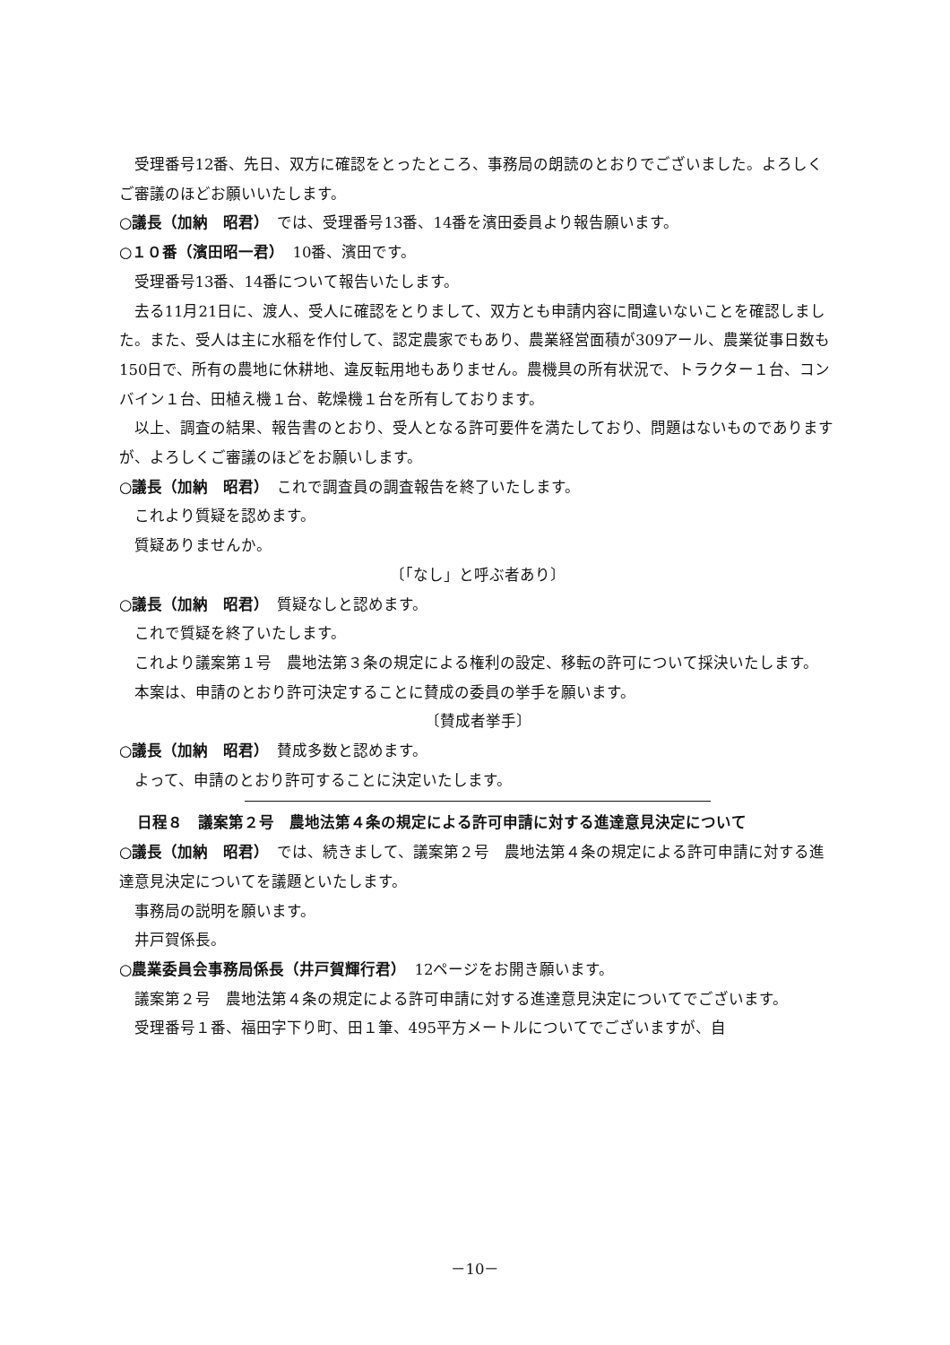受理番号12番、先日、双方に確認をとったところ、事務局の朗読のとおりでございました。よろしくご審議のほどお願いいたします。
○議長（加納　昭君）　では、受理番号13番、14番を濱田委員より報告願います。
○１０番（濱田昭一君）　10番、濱田です。
受理番号13番、14番について報告いたします。
去る11月21日に、渡人、受人に確認をとりまして、双方とも申請内容に間違いないことを確認しました。また、受人は主に水稲を作付して、認定農家でもあり、農業経営面積が309アール、農業従事日数も150日で、所有の農地に休耕地、違反転用地もありません。農機具の所有状況で、トラクター１台、コンバイン１台、田植え機１台、乾燥機１台を所有しております。
以上、調査の結果、報告書のとおり、受人となる許可要件を満たしており、問題はないものでありますが、よろしくご審議のほどをお願いします。
○議長（加納　昭君）　これで調査員の調査報告を終了いたします。
これより質疑を認めます。
質疑ありませんか。
〔「なし」と呼ぶ者あり〕
○議長（加納　昭君）　質疑なしと認めます。
これで質疑を終了いたします。
これより議案第１号　農地法第３条の規定による権利の設定、移転の許可について採決いたします。
本案は、申請のとおり許可決定することに賛成の委員の挙手を願います。
〔賛成者挙手〕
○議長（加納　昭君）　賛成多数と認めます。
よって、申請のとおり許可することに決定いたします。
日程８　議案第２号　農地法第４条の規定による許可申請に対する進達意見決定について
○議長（加納　昭君）　では、続きまして、議案第２号　農地法第４条の規定による許可申請に対する進達意見決定についてを議題といたします。
事務局の説明を願います。
井戸賀係長。
○農業委員会事務局係長（井戸賀輝行君）　12ページをお開き願います。
議案第２号　農地法第４条の規定による許可申請に対する進達意見決定についてでございます。
受理番号１番、福田字下り町、田１筆、495平方メートルについてでございますが、自
－10－